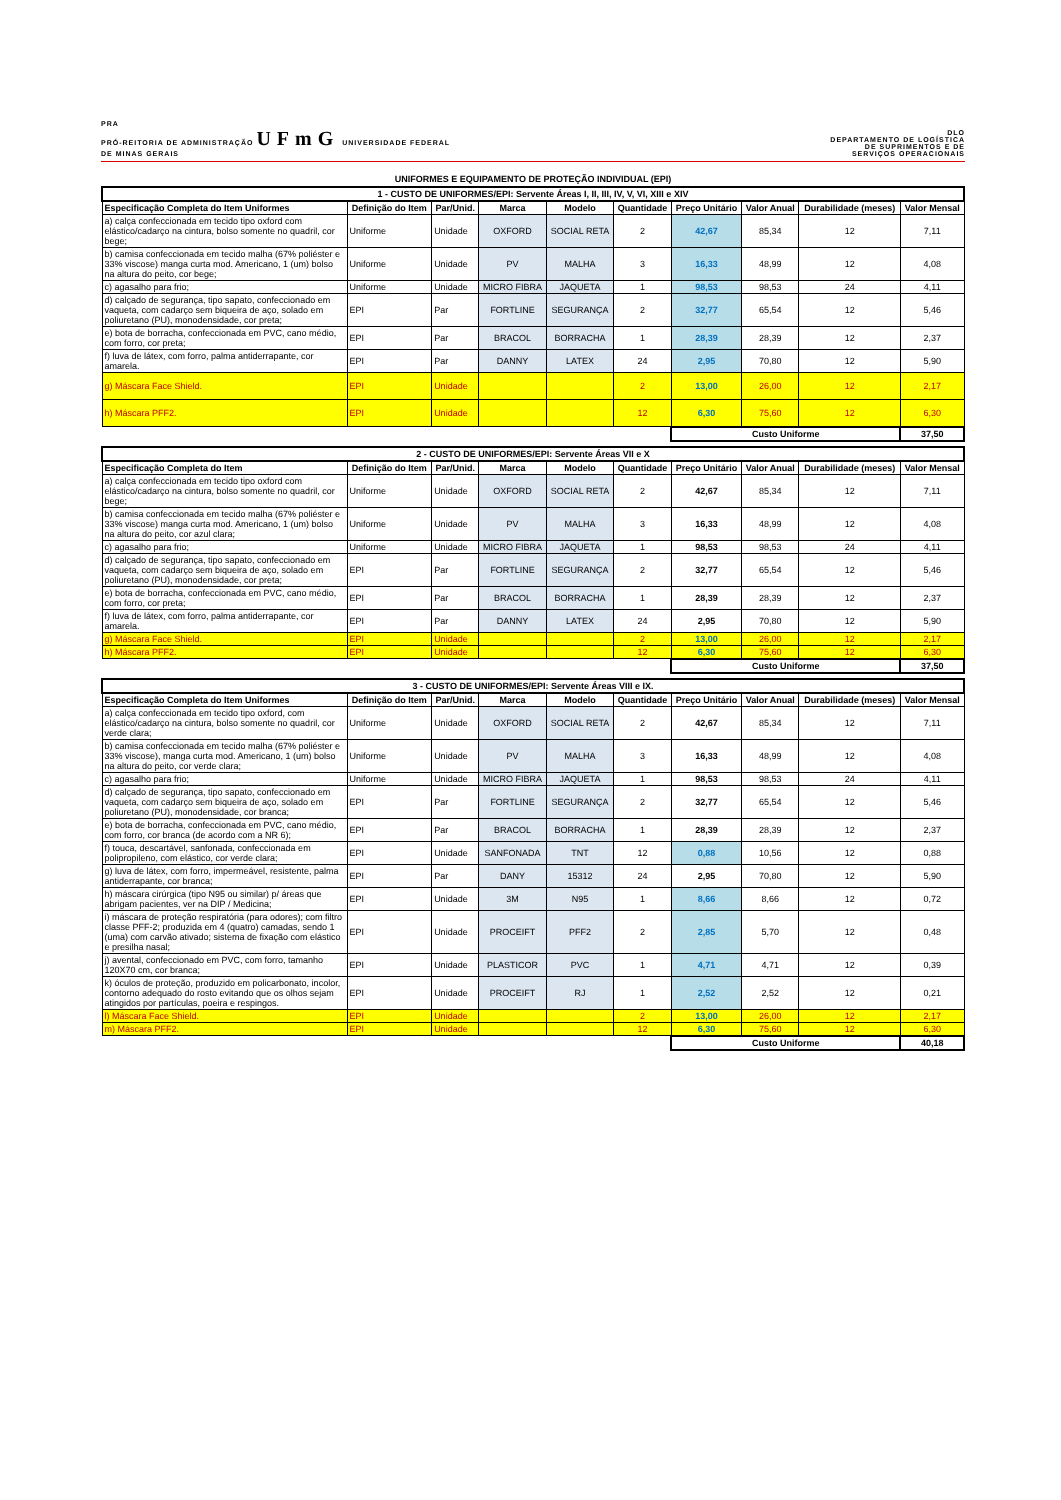PRA
PRÓ-REITORIA DE ADMINISTRAÇÃO UFmG UNIVERSIDADE FEDERAL
DE MINAS GERAIS
DLO
DEPARTAMENTO DE LOGÍSTICA
DE SUPRIMENTOS E DE
SERVIÇOS OPERACIONAIS
UNIFORMES E EQUIPAMENTO DE PROTEÇÃO INDIVIDUAL (EPI)
| 1 - CUSTO DE UNIFORMES/EPI: Servente Áreas I, II, III, IV, V, VI, XIII e XIV | | | | | | | | | |
| --- | --- | --- | --- | --- | --- | --- | --- | --- | --- |
| Especificação Completa do Item Uniformes | Definição do Item | Par/Unid. | Marca | Modelo | Quantidade | Preço Unitário | Valor Anual | Durabilidade (meses) | Valor Mensal |
| a) calça confeccionada em tecido tipo oxford com elástico/cadarço na cintura, bolso somente no quadril, cor bege; | Uniforme | Unidade | OXFORD | SOCIAL RETA | 2 | 42,67 | 85,34 | 12 | 7,11 |
| b) camisa confeccionada em tecido malha (67% poliéster e 33% viscose) manga curta mod. Americano, 1 (um) bolso na altura do peito, cor bege; | Uniforme | Unidade | PV | MALHA | 3 | 16,33 | 48,99 | 12 | 4,08 |
| c) agasalho para frio; | Uniforme | Unidade | MICRO FIBRA | JAQUETA | 1 | 98,53 | 98,53 | 24 | 4,11 |
| d) calçado de segurança, tipo sapato, confeccionado em vaqueta, com cadarço sem biqueira de aço, solado em poliuretano (PU), monodensidade, cor preta; | EPI | Par | FORTLINE | SEGURANÇA | 2 | 32,77 | 65,54 | 12 | 5,46 |
| e) bota de borracha, confeccionada em PVC, cano médio, com forro, cor preta; | EPI | Par | BRACOL | BORRACHA | 1 | 28,39 | 28,39 | 12 | 2,37 |
| f) luva de látex, com forro, palma antiderrapante, cor amarela. | EPI | Par | DANNY | LATEX | 24 | 2,95 | 70,80 | 12 | 5,90 |
| g) Máscara Face Shield. | EPI | Unidade | | | 2 | 13,00 | 26,00 | 12 | 2,17 |
| h) Máscara PFF2. | EPI | Unidade | | | 12 | 6,30 | 75,60 | 12 | 6,30 |
| | | | | | | Custo Uniforme | | | 37,50 |
| 2 - CUSTO DE UNIFORMES/EPI: Servente Áreas VII e X | | | | | | | | | |
| --- | --- | --- | --- | --- | --- | --- | --- | --- | --- |
| Especificação Completa do Item | Definição do Item | Par/Unid. | Marca | Modelo | Quantidade | Preço Unitário | Valor Anual | Durabilidade (meses) | Valor Mensal |
| a) calça confeccionada em tecido tipo oxford com elástico/cadarço na cintura, bolso somente no quadril, cor bege; | Uniforme | Unidade | OXFORD | SOCIAL RETA | 2 | 42,67 | 85,34 | 12 | 7,11 |
| b) camisa confeccionada em tecido malha (67% poliéster e 33% viscose) manga curta mod. Americano, 1 (um) bolso na altura do peito, cor azul clara; | Uniforme | Unidade | PV | MALHA | 3 | 16,33 | 48,99 | 12 | 4,08 |
| c) agasalho para frio; | Uniforme | Unidade | MICRO FIBRA | JAQUETA | 1 | 98,53 | 98,53 | 24 | 4,11 |
| d) calçado de segurança, tipo sapato, confeccionado em vaqueta, com cadarço sem biqueira de aço, solado em poliuretano (PU), monodensidade, cor preta; | EPI | Par | FORTLINE | SEGURANÇA | 2 | 32,77 | 65,54 | 12 | 5,46 |
| e) bota de borracha, confeccionada em PVC, cano médio, com forro, cor preta; | EPI | Par | BRACOL | BORRACHA | 1 | 28,39 | 28,39 | 12 | 2,37 |
| f) luva de látex, com forro, palma antiderrapante, cor amarela. | EPI | Par | DANNY | LATEX | 24 | 2,95 | 70,80 | 12 | 5,90 |
| g) Máscara Face Shield. | EPI | Unidade | | | 2 | 13,00 | 26,00 | 12 | 2,17 |
| h) Máscara PFF2. | EPI | Unidade | | | 12 | 6,30 | 75,60 | 12 | 6,30 |
| | | | | | | Custo Uniforme | | | 37,50 |
| 3 - CUSTO DE UNIFORMES/EPI: Servente Áreas VIII e IX. | | | | | | | | | |
| --- | --- | --- | --- | --- | --- | --- | --- | --- | --- |
| Especificação Completa do Item Uniformes | Definição do Item | Par/Unid. | Marca | Modelo | Quantidade | Preço Unitário | Valor Anual | Durabilidade (meses) | Valor Mensal |
| a) calça confeccionada em tecido tipo oxford, com elástico/cadarço na cintura, bolso somente no quadril, cor verde clara; | Uniforme | Unidade | OXFORD | SOCIAL RETA | 2 | 42,67 | 85,34 | 12 | 7,11 |
| b) camisa confeccionada em tecido malha (67% poliéster e 33% viscose), manga curta mod. Americano, 1 (um) bolso na altura do peito, cor verde clara; | Uniforme | Unidade | PV | MALHA | 3 | 16,33 | 48,99 | 12 | 4,08 |
| c) agasalho para frio; | Uniforme | Unidade | MICRO FIBRA | JAQUETA | 1 | 98,53 | 98,53 | 24 | 4,11 |
| d) calçado de segurança, tipo sapato, confeccionado em vaqueta, com cadarço sem biqueira de aço, solado em poliuretano (PU), monodensidade, cor branca; | EPI | Par | FORTLINE | SEGURANÇA | 2 | 32,77 | 65,54 | 12 | 5,46 |
| e) bota de borracha, confeccionada em PVC, cano médio, com forro, cor branca (de acordo com a NR 6); | EPI | Par | BRACOL | BORRACHA | 1 | 28,39 | 28,39 | 12 | 2,37 |
| f) touca, descartável, sanfonada, confeccionada em polipropileno, com elástico, cor verde clara; | EPI | Unidade | SANFONADA | TNT | 12 | 0,88 | 10,56 | 12 | 0,88 |
| g) luva de látex, com forro, impermeável, resistente, palma antiderrapante, cor branca; | EPI | Par | DANY | 15312 | 24 | 2,95 | 70,80 | 12 | 5,90 |
| h) máscara cirúrgica (tipo N95 ou similar) p/ áreas que abrigam pacientes, ver na DIP / Medicina; | EPI | Unidade | 3M | N95 | 1 | 8,66 | 8,66 | 12 | 0,72 |
| i) máscara de proteção respiratória (para odores); com filtro classe PFF-2; produzida em 4 (quatro) camadas, sendo 1 (uma) com carvão ativado; sistema de fixação com elástico e presilha nasal; | EPI | Unidade | PROCEIFT | PFF2 | 2 | 2,85 | 5,70 | 12 | 0,48 |
| j) avental, confeccionado em PVC, com forro, tamanho 120X70 cm, cor branca; | EPI | Unidade | PLASTICOR | PVC | 1 | 4,71 | 4,71 | 12 | 0,39 |
| k) óculos de proteção, produzido em policarbonato, incolor, contorno adequado do rosto evitando que os olhos sejam atingidos por partículas, poeira e respingos. | EPI | Unidade | PROCEIFT | RJ | 1 | 2,52 | 2,52 | 12 | 0,21 |
| l) Máscara Face Shield. | EPI | Unidade | | | 2 | 13,00 | 26,00 | 12 | 2,17 |
| m) Máscara PFF2. | EPI | Unidade | | | 12 | 6,30 | 75,60 | 12 | 6,30 |
| | | | | | | Custo Uniforme | | | 40,18 |